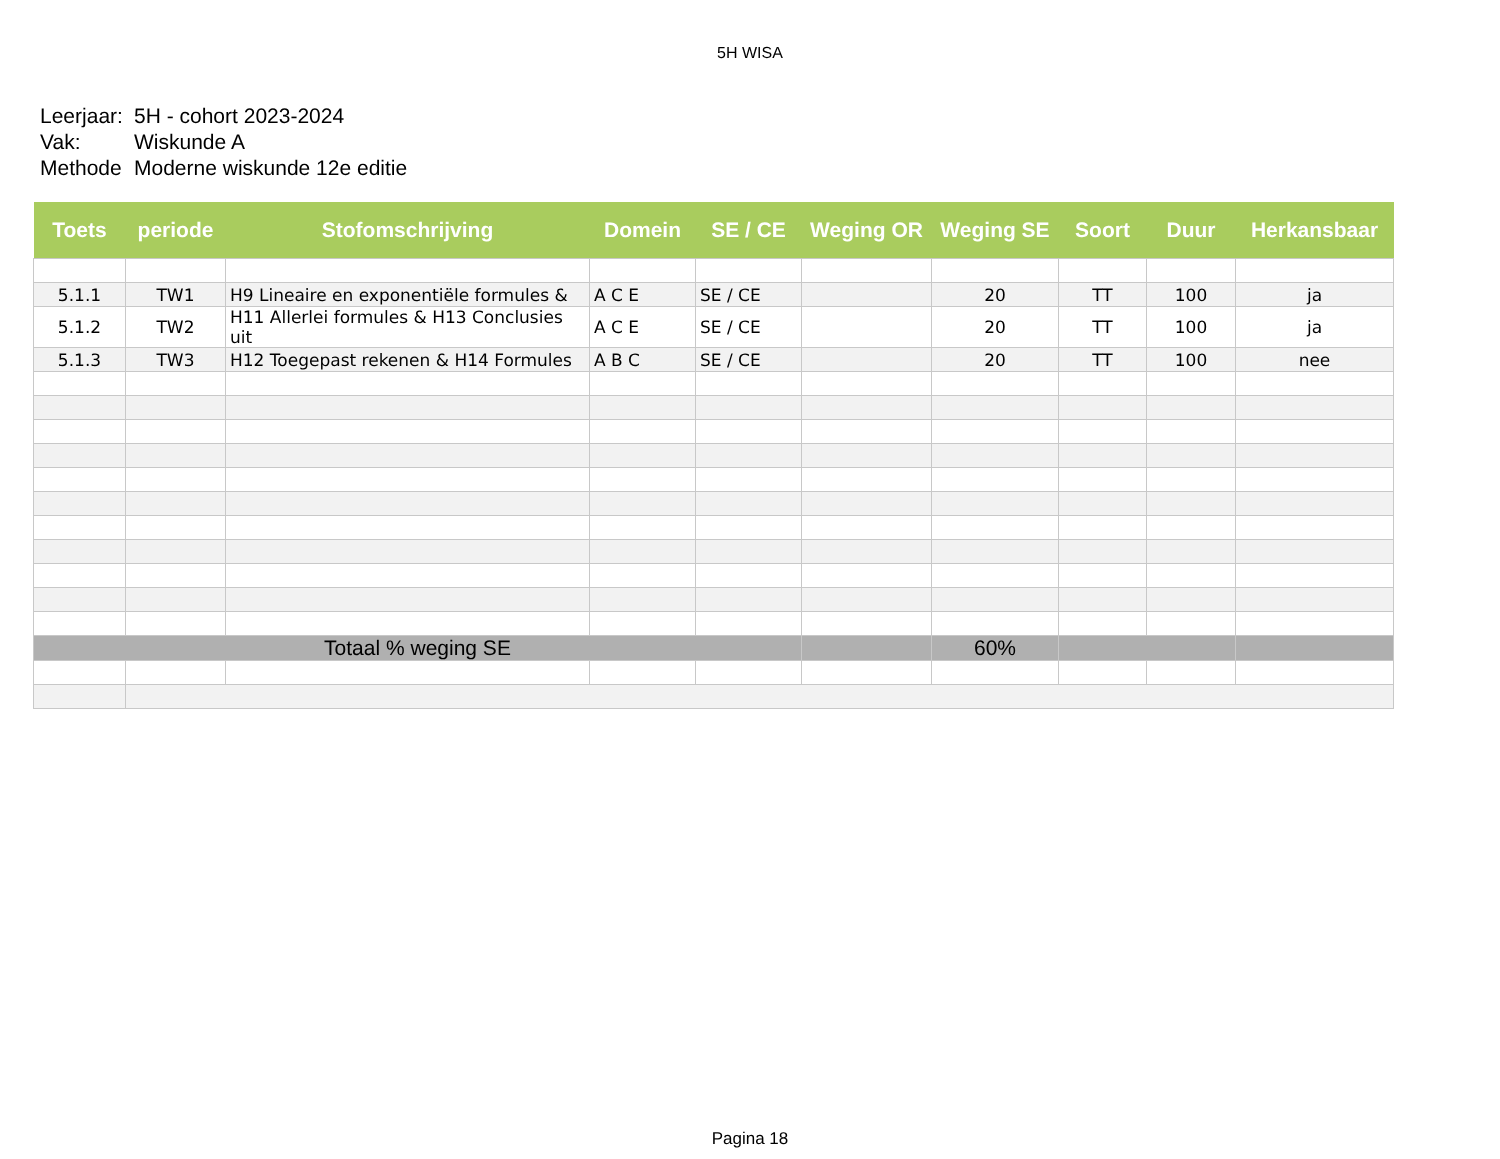5H WISA
| Leerjaar: | 5H - cohort 2023-2024 |
| Vak: | Wiskunde A |
| Methode | Moderne wiskunde 12e editie |
| Toets | periode | Stofomschrijving | Domein | SE / CE | Weging OR | Weging SE | Soort | Duur | Herkansbaar |
| --- | --- | --- | --- | --- | --- | --- | --- | --- | --- |
| 5.1.1 | TW1 | H9 Lineaire en exponentiële formules & | A C E | SE / CE | | 20 | TT | 100 | ja |
| 5.1.2 | TW2 | H11 Allerlei formules & H13 Conclusies uit | A C E | SE / CE | | 20 | TT | 100 | ja |
| 5.1.3 | TW3 | H12 Toegepast rekenen & H14 Formules | A B C | SE / CE | | 20 | TT | 100 | nee |
| Totaal % weging SE | | | | | | 60% | | | |
Pagina 18